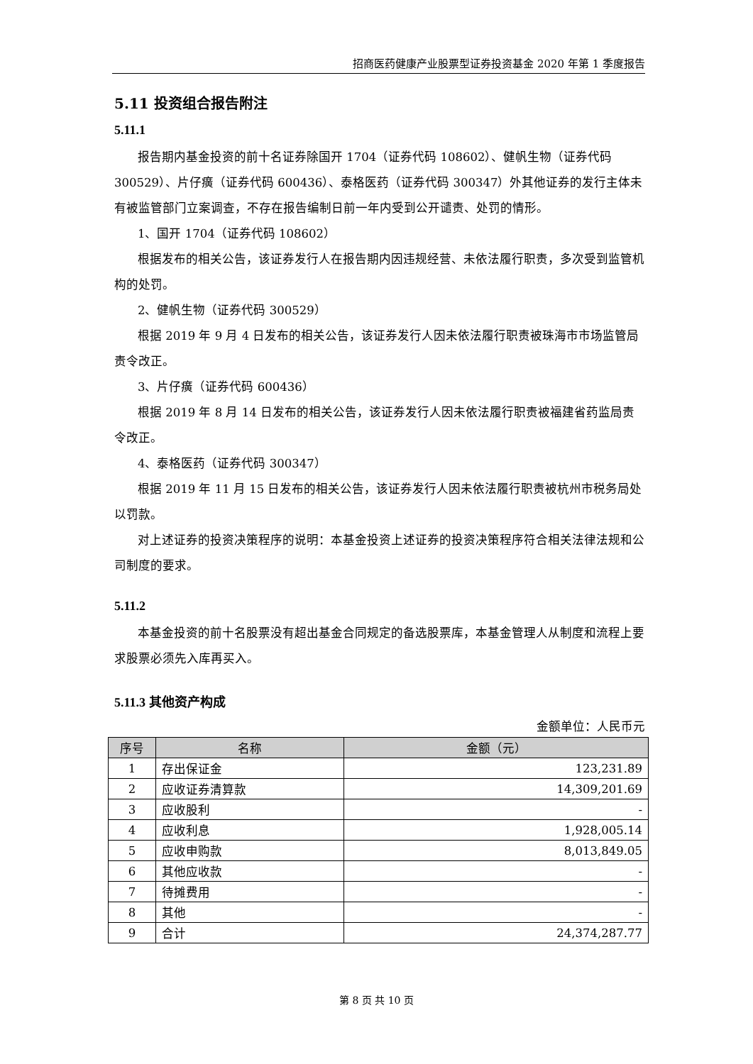招商医药健康产业股票型证券投资基金 2020 年第 1 季度报告
5.11 投资组合报告附注
5.11.1
报告期内基金投资的前十名证券除国开 1704（证券代码 108602）、健帆生物（证券代码 300529）、片仔癀（证券代码 600436）、泰格医药（证券代码 300347）外其他证券的发行主体未有被监管部门立案调查，不存在报告编制日前一年内受到公开谴责、处罚的情形。
1、国开 1704（证券代码 108602）
根据发布的相关公告，该证券发行人在报告期内因违规经营、未依法履行职责，多次受到监管机构的处罚。
2、健帆生物（证券代码 300529）
根据 2019 年 9 月 4 日发布的相关公告，该证券发行人因未依法履行职责被珠海市市场监管局责令改正。
3、片仔癀（证券代码 600436）
根据 2019 年 8 月 14 日发布的相关公告，该证券发行人因未依法履行职责被福建省药监局责令改正。
4、泰格医药（证券代码 300347）
根据 2019 年 11 月 15 日发布的相关公告，该证券发行人因未依法履行职责被杭州市税务局处以罚款。
对上述证券的投资决策程序的说明：本基金投资上述证券的投资决策程序符合相关法律法规和公司制度的要求。
5.11.2
本基金投资的前十名股票没有超出基金合同规定的备选股票库，本基金管理人从制度和流程上要求股票必须先入库再买入。
5.11.3 其他资产构成
金额单位：人民币元
| 序号 | 名称 | 金额（元） |
| --- | --- | --- |
| 1 | 存出保证金 | 123,231.89 |
| 2 | 应收证券清算款 | 14,309,201.69 |
| 3 | 应收股利 | - |
| 4 | 应收利息 | 1,928,005.14 |
| 5 | 应收申购款 | 8,013,849.05 |
| 6 | 其他应收款 | - |
| 7 | 待摊费用 | - |
| 8 | 其他 | - |
| 9 | 合计 | 24,374,287.77 |
第 8 页 共 10 页